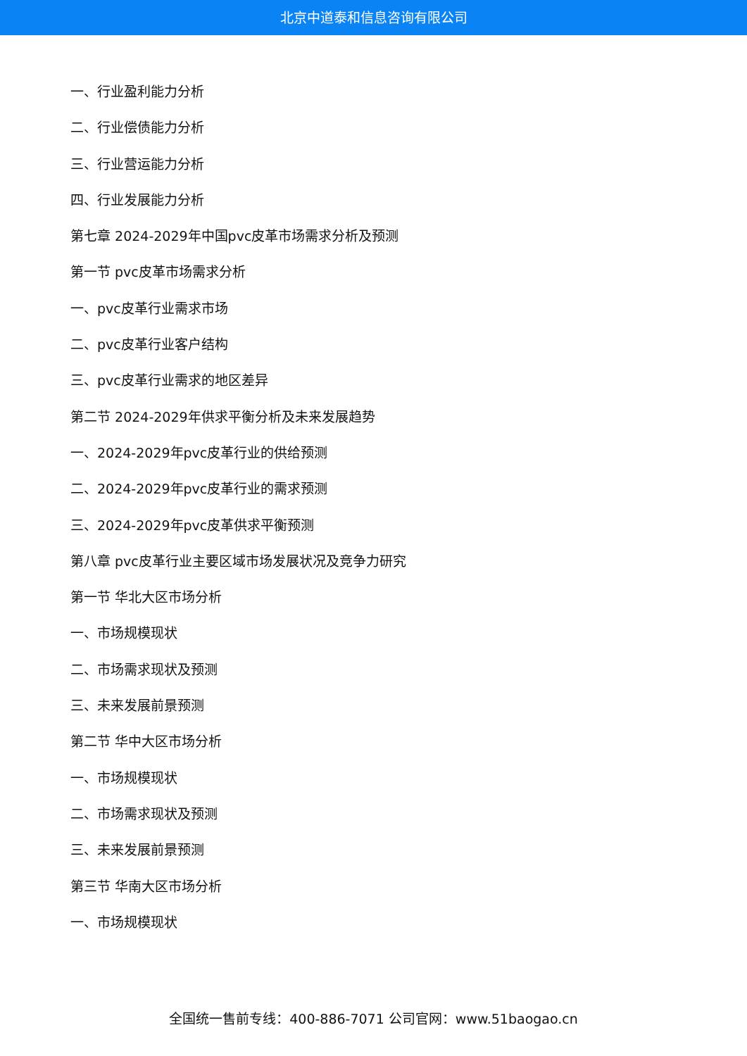北京中道泰和信息咨询有限公司
一、行业盈利能力分析
二、行业偿债能力分析
三、行业营运能力分析
四、行业发展能力分析
第七章 2024-2029年中国pvc皮革市场需求分析及预测
第一节 pvc皮革市场需求分析
一、pvc皮革行业需求市场
二、pvc皮革行业客户结构
三、pvc皮革行业需求的地区差异
第二节 2024-2029年供求平衡分析及未来发展趋势
一、2024-2029年pvc皮革行业的供给预测
二、2024-2029年pvc皮革行业的需求预测
三、2024-2029年pvc皮革供求平衡预测
第八章 pvc皮革行业主要区域市场发展状况及竞争力研究
第一节 华北大区市场分析
一、市场规模现状
二、市场需求现状及预测
三、未来发展前景预测
第二节 华中大区市场分析
一、市场规模现状
二、市场需求现状及预测
三、未来发展前景预测
第三节 华南大区市场分析
一、市场规模现状
全国统一售前专线：400-886-7071 公司官网：www.51baogao.cn